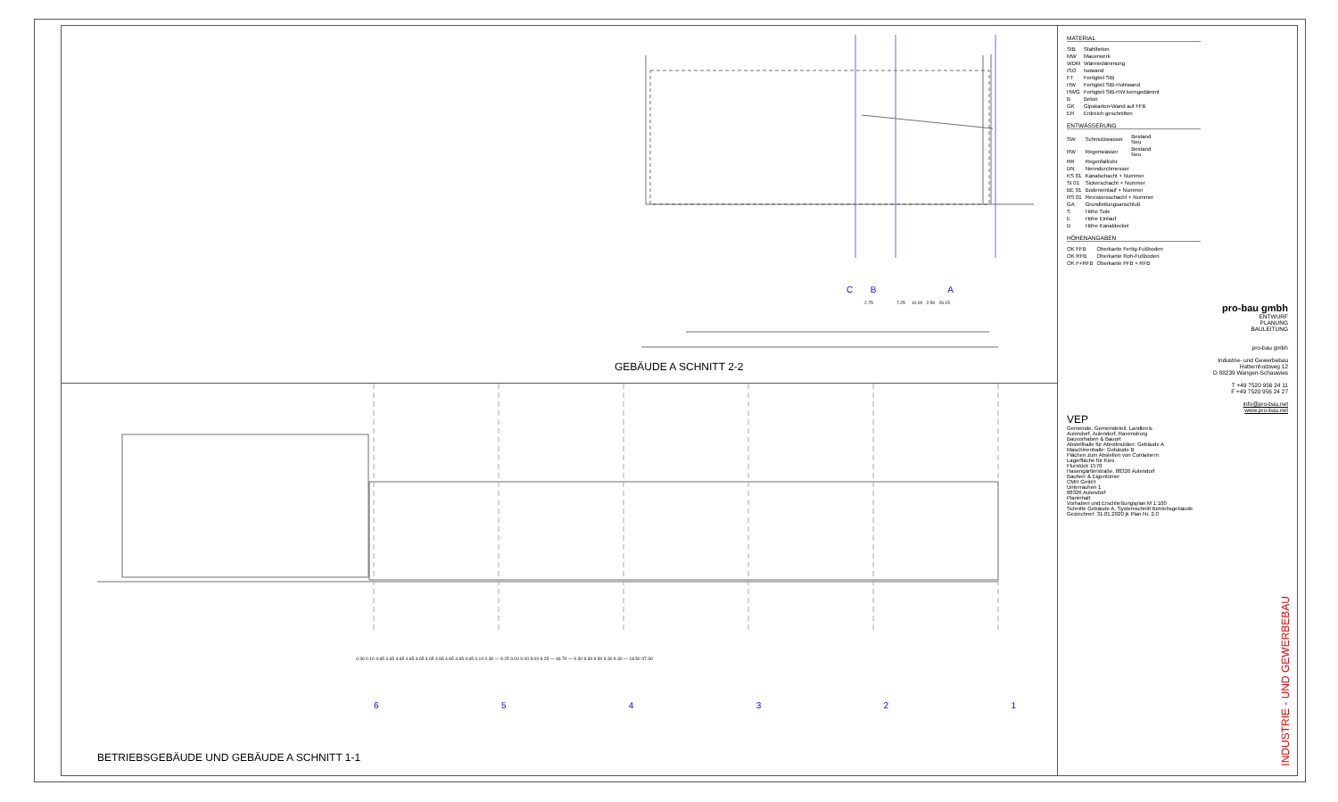C B A
2.75 7.25 10.00 2.50 26.15
GEBÄUDE A SCHNITT 2-2
654321
0.30 0.10 4.65 4.65 4.65 4.65 4.65 4.65 4.65 4.65 4.65 4.65 0.10 0.30 — 9.25 9.00 9.00 9.00 9.25 — 46.70 — 9.30 9.30 9.30 9.30 9.30 — 18.50 47.30
BETRIEBSGEBÄUDE UND GEBÄUDE A SCHNITT 1-1
MATERIAL
| StB | Stahlbeton |
| MW | Mauerwerk |
| WDM | Wärmedämmung |
| ISO | Isowand |
| FT | Fertigteil StB |
| HW | Fertigteil StB-Hohlwand |
| HWG | Fertigteil StB-HW kerngedämmt |
| B | Beton |
| GK | Gipskarton-Wand auf FFB |
| ER | Erdreich geschnitten |
ENTWÄSSERUNG
| SW | Schmutzwasser | Bestand Neu |
| RW | Regenwasser | Bestand Neu |
| RR | Regenfallrohr | |
| DN | Nenndurchmesser | |
| KS 01 | Kanalschacht + Nummer | |
| SI 01 | Sickerschacht + Nummer | |
| BE 01 | Bodeneinlauf + Nummer | |
| RS 01 | Revisionsschacht + Nummer | |
| GA | Grundleitungsanschluß | |
| S | Höhe Sole | |
| E | Höhe Einlauf | |
| D | Höhe Kanaldeckel | |
HÖHENANGABEN
| OK FFB | Oberkante Fertig-Fußboden |
| OK RFB | Oberkante Roh-Fußboden |
| OK F+RFB | Oberkante FFB + RFB |
pro-bau gmbh
ENTWURF
PLANUNG
BAULEITUNG
pro-bau gmbh
Industrie- und Gewerbebau
Hatternholzweg 12
D 88239 Wangen-Schauwies
T +49 7520 956 24 11
F +49 7520 956 24 27
info@pro-bau.net
www.pro-bau.net
VEP
Gemeinde, Gemeindeteil, Landkreis
Aulendorf, Aulendorf, Ravensburg
Bauvorhaben & Bauort
Abstellhalle für Abrollmulden: Gebäude A
Maschinenhalle: Gebäude B
Flächen zum Abstellen von Containern
Lagerfläche für Kies
Flurstück 1570
Hasengärtlerstraße, 88326 Aulendorf
Bauherr & Eigentümer
CMH GmbH
Unterrauhen 1
88326 Aulendorf
Planinhalt
Vorhaben und Erschließungsplan M 1:100
Schnitte Gebäude A, Systemschnitt Betriebsgebäude
Gezeichnet: 31.01.2020 jk Plan Nr. 2.0
INDUSTRIE - UND GEWERBEBAU